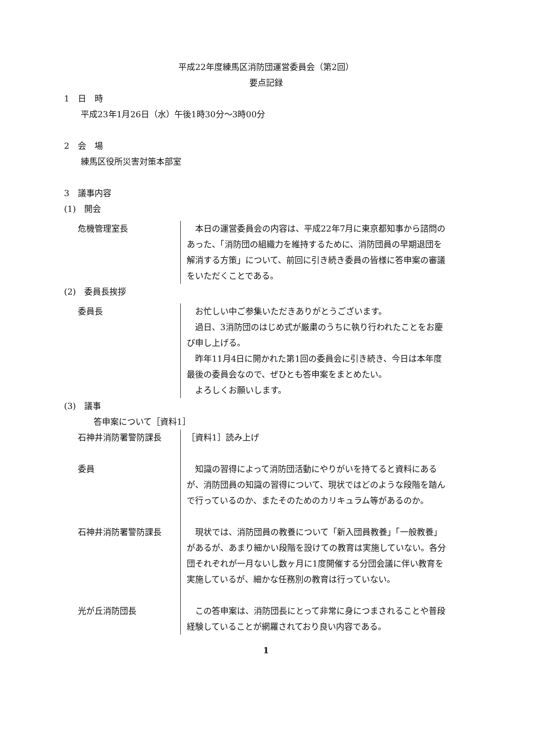平成22年度練馬区消防団運営委員会（第2回）
要点記録
1　日　時
平成23年1月26日（水）午後1時30分～3時00分
2　会　場
練馬区役所災害対策本部室
3　議事内容
(1)　開会
危機管理室長 本日の運営委員会の内容は、平成22年7月に東京都知事から諮問のあった、「消防団の組織力を維持するために、消防団員の早期退団を解消する方策」について、前回に引き続き委員の皆様に答申案の審議をいただくことである。
(2)　委員長挨拶
委員長 お忙しい中ご参集いただきありがとうございます。
過日、3消防団のはじめ式が厳粛のうちに執り行われたことをお慶び申し上げる。
昨年11月4日に開かれた第1回の委員会に引き続き、今日は本年度最後の委員会なので、ぜひとも答申案をまとめたい。
よろしくお願いします。
(3)　議事
答申案について［資料1］
石神井消防署警防課長 ［資料1］読み上げ
委員 知識の習得によって消防団活動にやりがいを持てると資料にあるが、消防団員の知識の習得について、現状ではどのような段階を踏んで行っているのか、またそのためのカリキュラム等があるのか。
石神井消防署警防課長 現状では、消防団員の教養について「新入団員教養」「一般教養」があるが、あまり細かい段階を設けての教育は実施していない。各分団それぞれが一月ないし数ヶ月に1度開催する分団会議に伴い教育を実施しているが、細かな任務別の教育は行っていない。
光が丘消防団長 この答申案は、消防団長にとって非常に身につまされることや普段経験していることが網羅されており良い内容である。
1